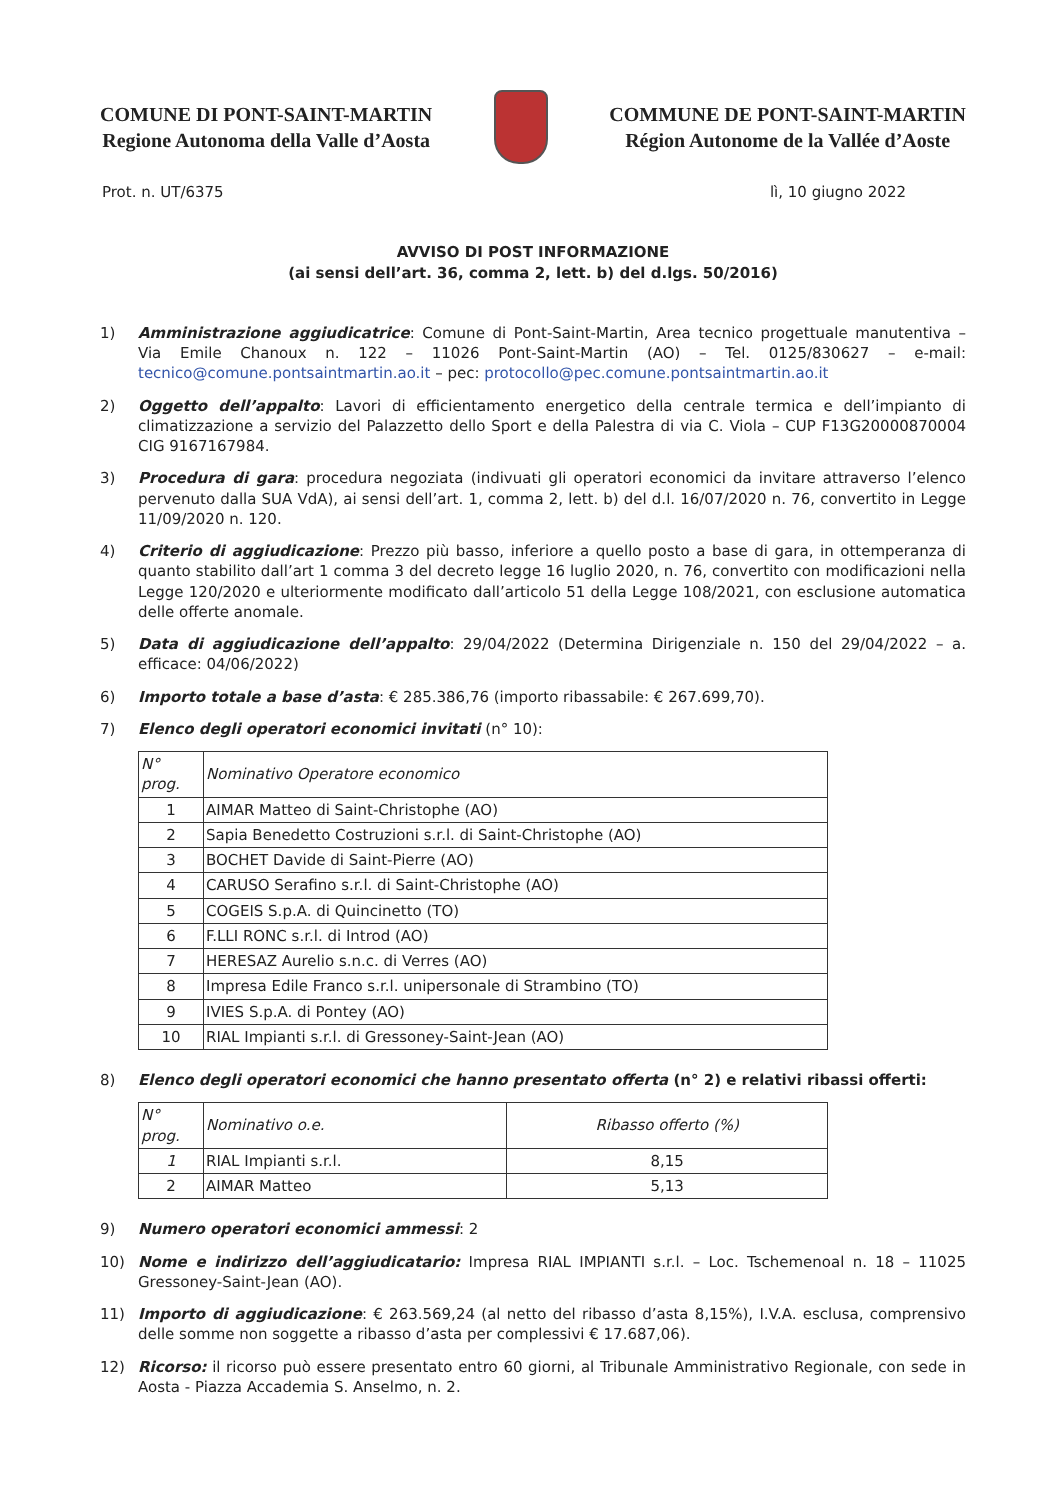COMUNE DI PONT-SAINT-MARTIN
Regione Autonoma della Valle d’Aosta
COMMUNE DE PONT-SAINT-MARTIN
Région Autonome de la Vallée d’Aoste
Prot. n. UT/6375 lì, 10 giugno 2022
AVVISO DI POST INFORMAZIONE
(ai sensi dell’art. 36, comma 2, lett. b) del d.lgs. 50/2016)
1) Amministrazione aggiudicatrice: Comune di Pont-Saint-Martin, Area tecnico progettuale manutentiva – Via Emile Chanoux n. 122 – 11026 Pont-Saint-Martin (AO) – Tel. 0125/830627 – e-mail: tecnico@comune.pontsaintmartin.ao.it – pec: protocollo@pec.comune.pontsaintmartin.ao.it
2) Oggetto dell’appalto: Lavori di efficientamento energetico della centrale termica e dell’impianto di climatizzazione a servizio del Palazzetto dello Sport e della Palestra di via C. Viola – CUP F13G20000870004 CIG 9167167984.
3) Procedura di gara: procedura negoziata (indivuati gli operatori economici da invitare attraverso l’elenco pervenuto dalla SUA VdA), ai sensi dell’art. 1, comma 2, lett. b) del d.l. 16/07/2020 n. 76, convertito in Legge 11/09/2020 n. 120.
4) Criterio di aggiudicazione: Prezzo più basso, inferiore a quello posto a base di gara, in ottemperanza di quanto stabilito dall’art 1 comma 3 del decreto legge 16 luglio 2020, n. 76, convertito con modificazioni nella Legge 120/2020 e ulteriormente modificato dall’articolo 51 della Legge 108/2021, con esclusione automatica delle offerte anomale.
5) Data di aggiudicazione dell’appalto: 29/04/2022 (Determina Dirigenziale n. 150 del 29/04/2022 – a. efficace: 04/06/2022)
6) Importo totale a base d’asta: € 285.386,76 (importo ribassabile: € 267.699,70).
7) Elenco degli operatori economici invitati (n° 10):
| N° prog. | Nominativo Operatore economico |
| --- | --- |
| 1 | AIMAR Matteo di Saint-Christophe (AO) |
| 2 | Sapia Benedetto Costruzioni s.r.l. di Saint-Christophe (AO) |
| 3 | BOCHET Davide di Saint-Pierre (AO) |
| 4 | CARUSO Serafino s.r.l. di Saint-Christophe (AO) |
| 5 | COGEIS S.p.A. di Quincinetto (TO) |
| 6 | F.LLI RONC s.r.l. di Introd (AO) |
| 7 | HERESAZ Aurelio s.n.c. di Verres (AO) |
| 8 | Impresa Edile Franco s.r.l. unipersonale di Strambino (TO) |
| 9 | IVIES S.p.A. di Pontey (AO) |
| 10 | RIAL Impianti s.r.l. di Gressoney-Saint-Jean (AO) |
8) Elenco degli operatori economici che hanno presentato offerta (n° 2) e relativi ribassi offerti:
| N° prog. | Nominativo o.e. | Ribasso offerto (%) |
| --- | --- | --- |
| 1 | RIAL Impianti s.r.l. | 8,15 |
| 2 | AIMAR Matteo | 5,13 |
9) Numero operatori economici ammessi: 2
10) Nome e indirizzo dell’aggiudicatario: Impresa RIAL IMPIANTI s.r.l. – Loc. Tschemenoal n. 18 – 11025 Gressoney-Saint-Jean (AO).
11) Importo di aggiudicazione: € 263.569,24 (al netto del ribasso d’asta 8,15%), I.V.A. esclusa, comprensivo delle somme non soggette a ribasso d’asta per complessivi € 17.687,06).
12) Ricorso: il ricorso può essere presentato entro 60 giorni, al Tribunale Amministrativo Regionale, con sede in Aosta - Piazza Accademia S. Anselmo, n. 2.